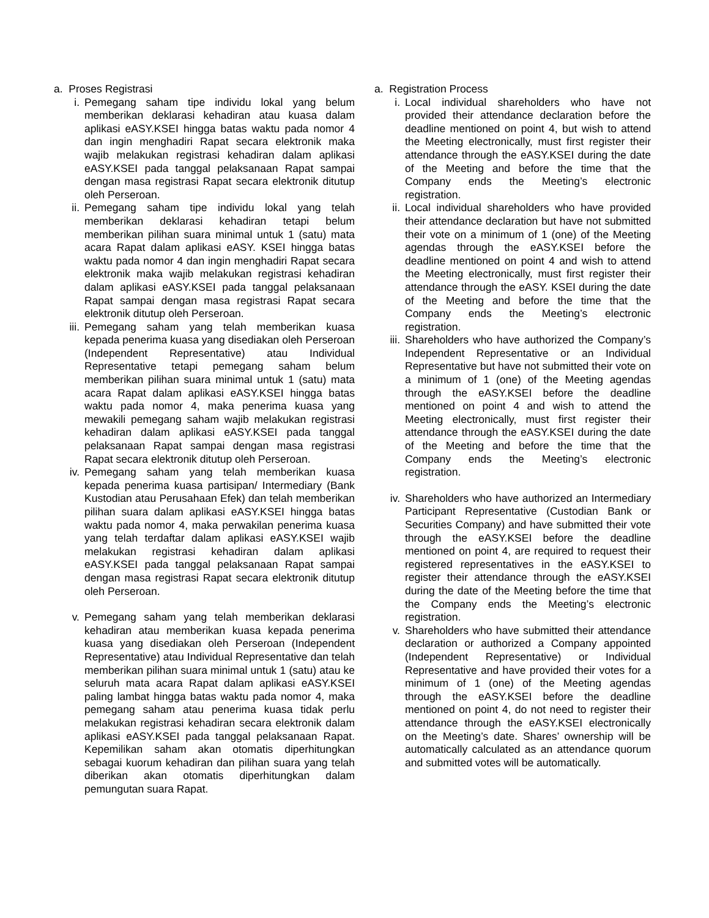a. Proses Registrasi
i. Pemegang saham tipe individu lokal yang belum memberikan deklarasi kehadiran atau kuasa dalam aplikasi eASY.KSEI hingga batas waktu pada nomor 4 dan ingin menghadiri Rapat secara elektronik maka wajib melakukan registrasi kehadiran dalam aplikasi eASY.KSEI pada tanggal pelaksanaan Rapat sampai dengan masa registrasi Rapat secara elektronik ditutup oleh Perseroan.
ii. Pemegang saham tipe individu lokal yang telah memberikan deklarasi kehadiran tetapi belum memberikan pilihan suara minimal untuk 1 (satu) mata acara Rapat dalam aplikasi eASY. KSEI hingga batas waktu pada nomor 4 dan ingin menghadiri Rapat secara elektronik maka wajib melakukan registrasi kehadiran dalam aplikasi eASY.KSEI pada tanggal pelaksanaan Rapat sampai dengan masa registrasi Rapat secara elektronik ditutup oleh Perseroan.
iii. Pemegang saham yang telah memberikan kuasa kepada penerima kuasa yang disediakan oleh Perseroan (Independent Representative) atau Individual Representative tetapi pemegang saham belum memberikan pilihan suara minimal untuk 1 (satu) mata acara Rapat dalam aplikasi eASY.KSEI hingga batas waktu pada nomor 4, maka penerima kuasa yang mewakili pemegang saham wajib melakukan registrasi kehadiran dalam aplikasi eASY.KSEI pada tanggal pelaksanaan Rapat sampai dengan masa registrasi Rapat secara elektronik ditutup oleh Perseroan.
iv. Pemegang saham yang telah memberikan kuasa kepada penerima kuasa partisipan/ Intermediary (Bank Kustodian atau Perusahaan Efek) dan telah memberikan pilihan suara dalam aplikasi eASY.KSEI hingga batas waktu pada nomor 4, maka perwakilan penerima kuasa yang telah terdaftar dalam aplikasi eASY.KSEI wajib melakukan registrasi kehadiran dalam aplikasi eASY.KSEI pada tanggal pelaksanaan Rapat sampai dengan masa registrasi Rapat secara elektronik ditutup oleh Perseroan.
v. Pemegang saham yang telah memberikan deklarasi kehadiran atau memberikan kuasa kepada penerima kuasa yang disediakan oleh Perseroan (Independent Representative) atau Individual Representative dan telah memberikan pilihan suara minimal untuk 1 (satu) atau ke seluruh mata acara Rapat dalam aplikasi eASY.KSEI paling lambat hingga batas waktu pada nomor 4, maka pemegang saham atau penerima kuasa tidak perlu melakukan registrasi kehadiran secara elektronik dalam aplikasi eASY.KSEI pada tanggal pelaksanaan Rapat. Kepemilikan saham akan otomatis diperhitungkan sebagai kuorum kehadiran dan pilihan suara yang telah diberikan akan otomatis diperhitungkan dalam pemungutan suara Rapat.
a. Registration Process
i. Local individual shareholders who have not provided their attendance declaration before the deadline mentioned on point 4, but wish to attend the Meeting electronically, must first register their attendance through the eASY.KSEI during the date of the Meeting and before the time that the Company ends the Meeting’s electronic registration.
ii. Local individual shareholders who have provided their attendance declaration but have not submitted their vote on a minimum of 1 (one) of the Meeting agendas through the eASY.KSEI before the deadline mentioned on point 4 and wish to attend the Meeting electronically, must first register their attendance through the eASY. KSEI during the date of the Meeting and before the time that the Company ends the Meeting’s electronic registration.
iii. Shareholders who have authorized the Company’s Independent Representative or an Individual Representative but have not submitted their vote on a minimum of 1 (one) of the Meeting agendas through the eASY.KSEI before the deadline mentioned on point 4 and wish to attend the Meeting electronically, must first register their attendance through the eASY.KSEI during the date of the Meeting and before the time that the Company ends the Meeting’s electronic registration.
iv. Shareholders who have authorized an Intermediary Participant Representative (Custodian Bank or Securities Company) and have submitted their vote through the eASY.KSEI before the deadline mentioned on point 4, are required to request their registered representatives in the eASY.KSEI to register their attendance through the eASY.KSEI during the date of the Meeting before the time that the Company ends the Meeting’s electronic registration.
v. Shareholders who have submitted their attendance declaration or authorized a Company appointed (Independent Representative) or Individual Representative and have provided their votes for a minimum of 1 (one) of the Meeting agendas through the eASY.KSEI before the deadline mentioned on point 4, do not need to register their attendance through the eASY.KSEI electronically on the Meeting’s date. Shares’ ownership will be automatically calculated as an attendance quorum and submitted votes will be automatically.